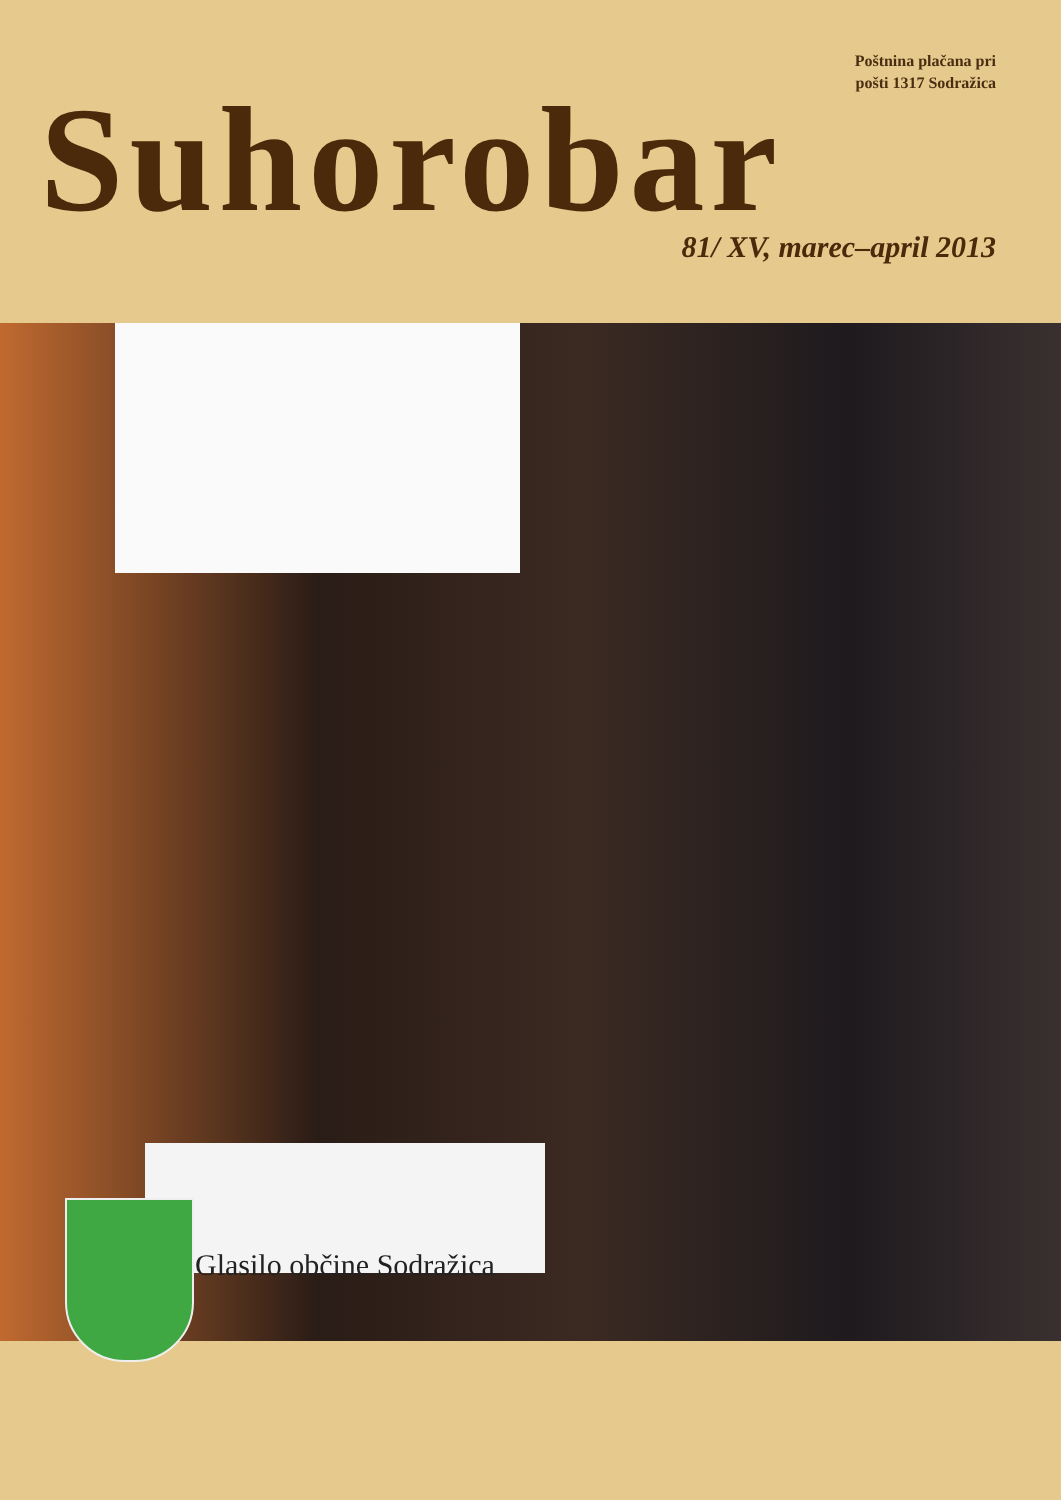Poštnina plačana pri
pošti 1317 Sodražica
Suhorobar
81/ XV, marec–april 2013
Glasilo občine Sodražica